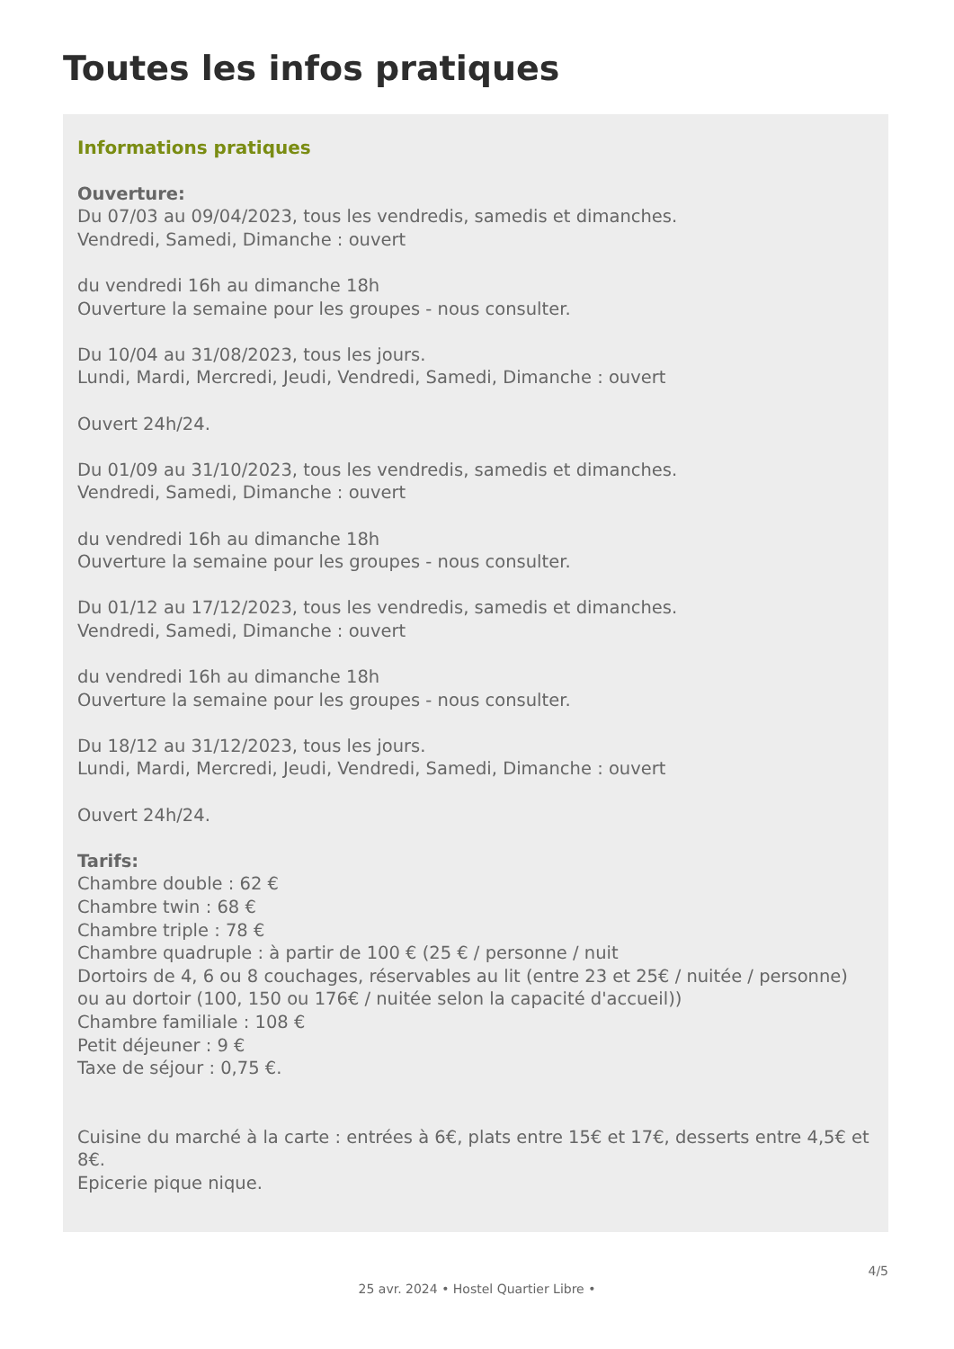Toutes les infos pratiques
Informations pratiques
Ouverture:
Du 07/03 au 09/04/2023, tous les vendredis, samedis et dimanches.
Vendredi, Samedi, Dimanche : ouvert
du vendredi 16h au dimanche 18h
Ouverture la semaine pour les groupes - nous consulter.
Du 10/04 au 31/08/2023, tous les jours.
Lundi, Mardi, Mercredi, Jeudi, Vendredi, Samedi, Dimanche : ouvert
Ouvert 24h/24.
Du 01/09 au 31/10/2023, tous les vendredis, samedis et dimanches.
Vendredi, Samedi, Dimanche : ouvert
du vendredi 16h au dimanche 18h
Ouverture la semaine pour les groupes - nous consulter.
Du 01/12 au 17/12/2023, tous les vendredis, samedis et dimanches.
Vendredi, Samedi, Dimanche : ouvert
du vendredi 16h au dimanche 18h
Ouverture la semaine pour les groupes - nous consulter.
Du 18/12 au 31/12/2023, tous les jours.
Lundi, Mardi, Mercredi, Jeudi, Vendredi, Samedi, Dimanche : ouvert
Ouvert 24h/24.
Tarifs:
Chambre double : 62 €
Chambre twin : 68 €
Chambre triple : 78 €
Chambre quadruple : à partir de 100 € (25 € / personne / nuit
Dortoirs de 4, 6 ou 8 couchages, réservables au lit (entre 23 et 25€ / nuitée / personne) ou au dortoir (100, 150 ou 176€ / nuitée selon la capacité d'accueil))
Chambre familiale : 108 €
Petit déjeuner : 9 €
Taxe de séjour : 0,75 €.
Cuisine du marché à la carte : entrées à 6€, plats entre 15€ et 17€, desserts entre 4,5€ et 8€.
Epicerie pique nique.
4/5
25 avr. 2024 • Hostel Quartier Libre •